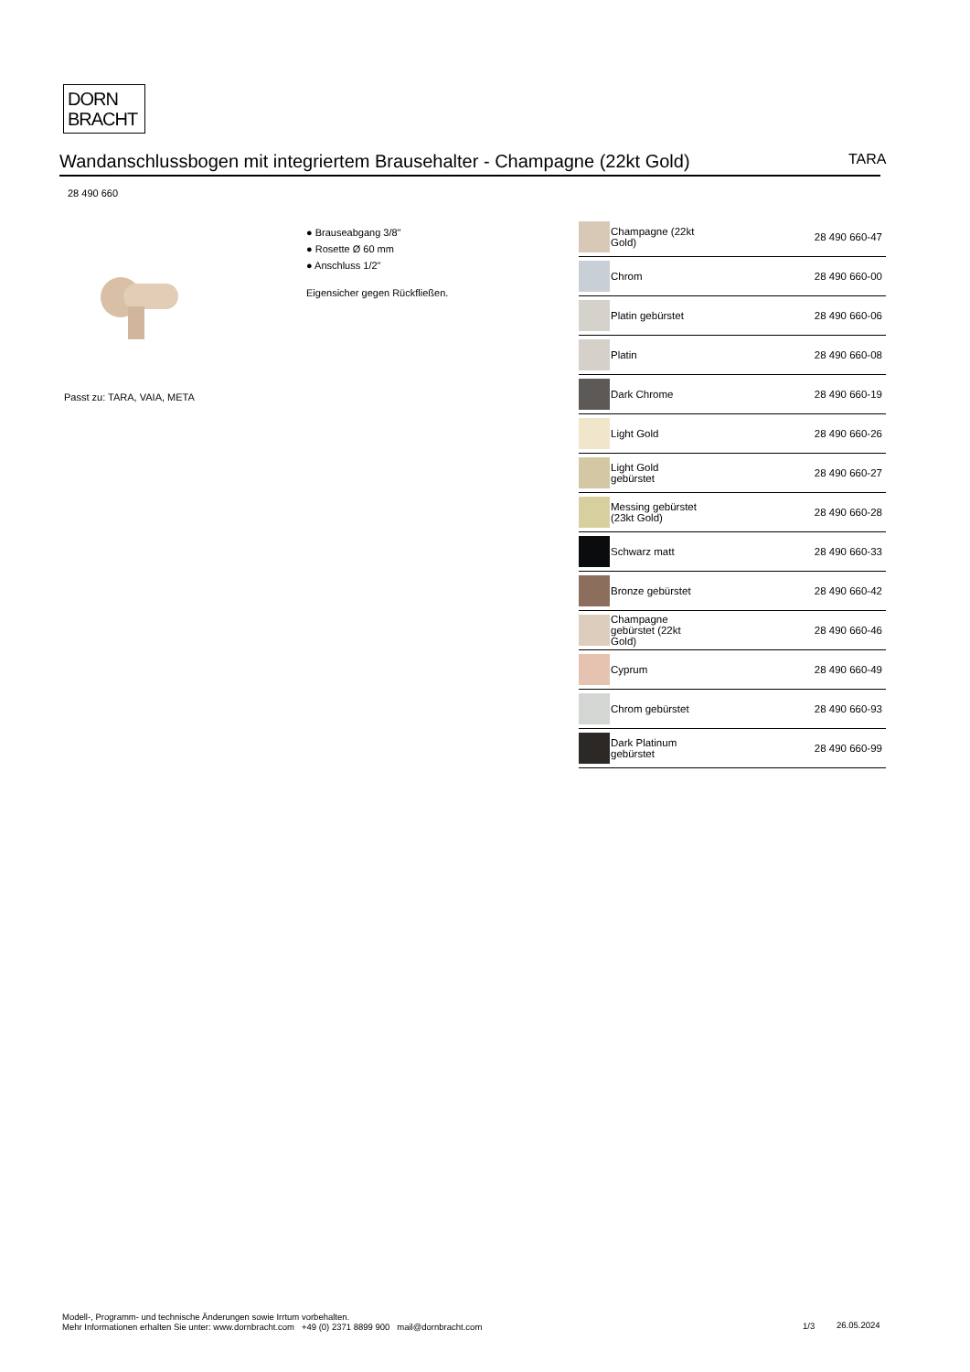DORN
BRACHT
Wandanschlussbogen mit integriertem Brausehalter - Champagne (22kt Gold) TARA
28 490 660
● Brauseabgang 3/8"
● Rosette Ø 60 mm
● Anschluss 1/2"
Eigensicher gegen Rückfließen.
Passt zu: TARA, VAIA, META
| | Champagne (22kt Gold) | 28 490 660-47 |
| | Chrom | 28 490 660-00 |
| | Platin gebürstet | 28 490 660-06 |
| | Platin | 28 490 660-08 |
| | Dark Chrome | 28 490 660-19 |
| | Light Gold | 28 490 660-26 |
| | Light Gold gebürstet | 28 490 660-27 |
| | Messing gebürstet (23kt Gold) | 28 490 660-28 |
| | Schwarz matt | 28 490 660-33 |
| | Bronze gebürstet | 28 490 660-42 |
| | Champagne gebürstet (22kt Gold) | 28 490 660-46 |
| | Cyprum | 28 490 660-49 |
| | Chrom gebürstet | 28 490 660-93 |
| | Dark Platinum gebürstet | 28 490 660-99 |
Modell-, Programm- und technische Änderungen sowie Irrtum vorbehalten.
Mehr Informationen erhalten Sie unter: www.dornbracht.com +49 (0) 2371 8899 900 mail@dornbracht.com
1/3 26.05.2024